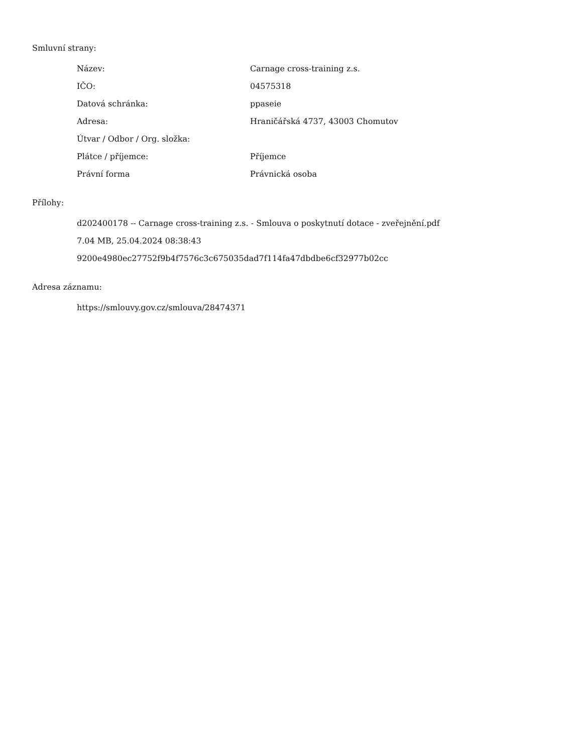Smluvní strany:
| Název: | Carnage cross-training z.s. |
| IČO: | 04575318 |
| Datová schránka: | ppaseie |
| Adresa: | Hraničářská 4737, 43003 Chomutov |
| Útvar / Odbor / Org. složka: | |
| Plátce / příjemce: | Příjemce |
| Právní forma | Právnická osoba |
Přílohy:
d202400178 -- Carnage cross-training z.s. - Smlouva o poskytnutí dotace - zveřejnění.pdf
7.04 MB, 25.04.2024 08:38:43
9200e4980ec27752f9b4f7576c3c675035dad7f114fa47dbdbe6cf32977b02cc
Adresa záznamu:
https://smlouvy.gov.cz/smlouva/28474371